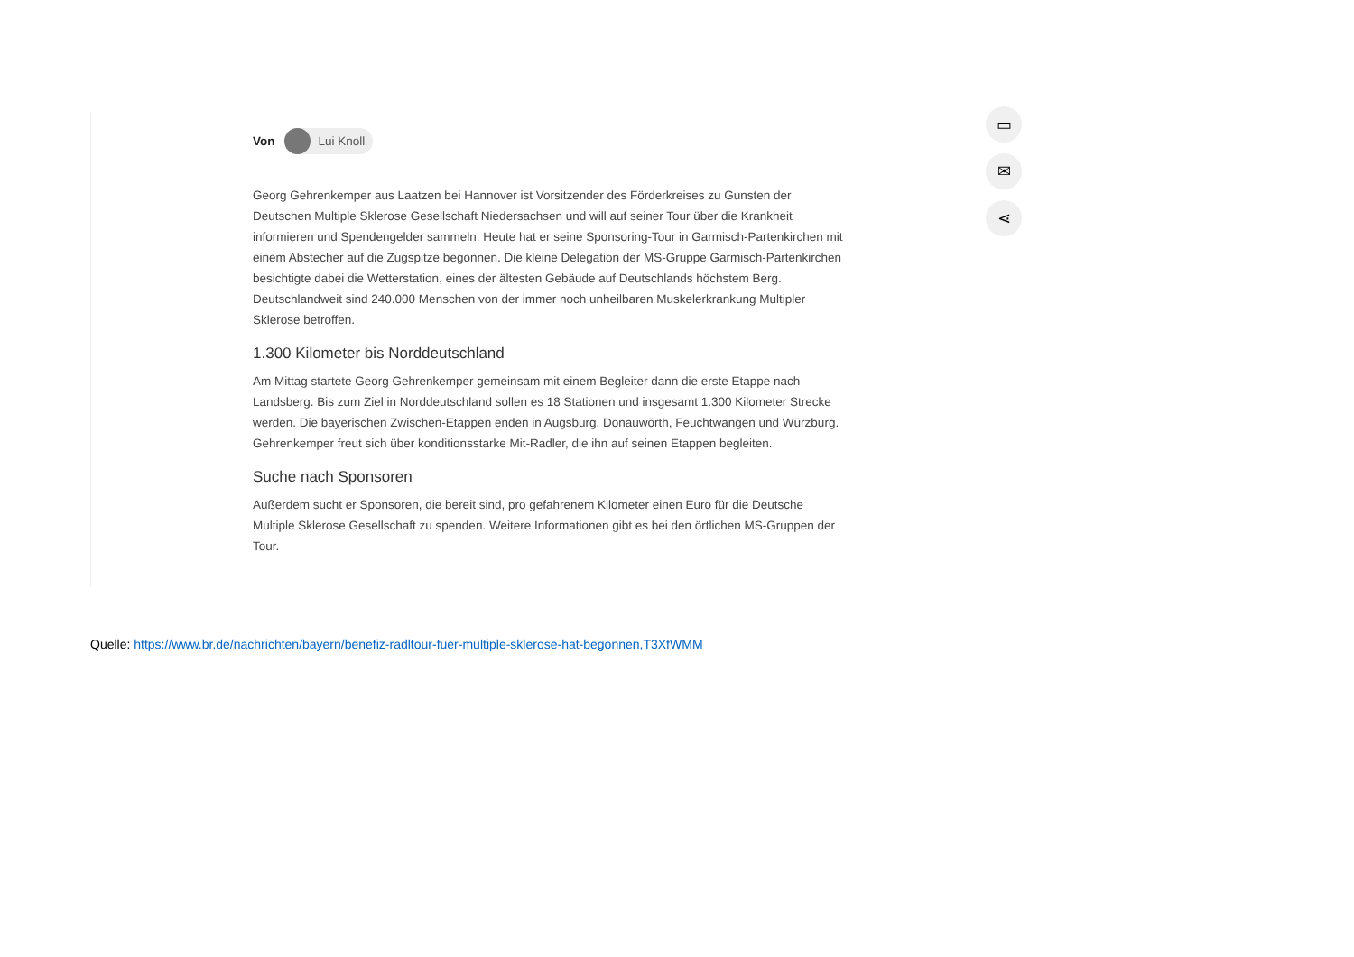▭
✉
⋖
Von Lui Knoll
Georg Gehrenkemper aus Laatzen bei Hannover ist Vorsitzender des Förderkreises zu Gunsten der Deutschen Multiple Sklerose Gesellschaft Niedersachsen und will auf seiner Tour über die Krankheit informieren und Spendengelder sammeln. Heute hat er seine Sponsoring-Tour in Garmisch-Partenkirchen mit einem Abstecher auf die Zugspitze begonnen. Die kleine Delegation der MS-Gruppe Garmisch-Partenkirchen besichtigte dabei die Wetterstation, eines der ältesten Gebäude auf Deutschlands höchstem Berg. Deutschlandweit sind 240.000 Menschen von der immer noch unheilbaren Muskelerkrankung Multipler Sklerose betroffen.
1.300 Kilometer bis Norddeutschland
Am Mittag startete Georg Gehrenkemper gemeinsam mit einem Begleiter dann die erste Etappe nach Landsberg. Bis zum Ziel in Norddeutschland sollen es 18 Stationen und insgesamt 1.300 Kilometer Strecke werden. Die bayerischen Zwischen-Etappen enden in Augsburg, Donauwörth, Feuchtwangen und Würzburg. Gehrenkemper freut sich über konditionsstarke Mit-Radler, die ihn auf seinen Etappen begleiten.
Suche nach Sponsoren
Außerdem sucht er Sponsoren, die bereit sind, pro gefahrenem Kilometer einen Euro für die Deutsche Multiple Sklerose Gesellschaft zu spenden. Weitere Informationen gibt es bei den örtlichen MS-Gruppen der Tour.
Quelle: https://www.br.de/nachrichten/bayern/benefiz-radltour-fuer-multiple-sklerose-hat-begonnen,T3XfWMM